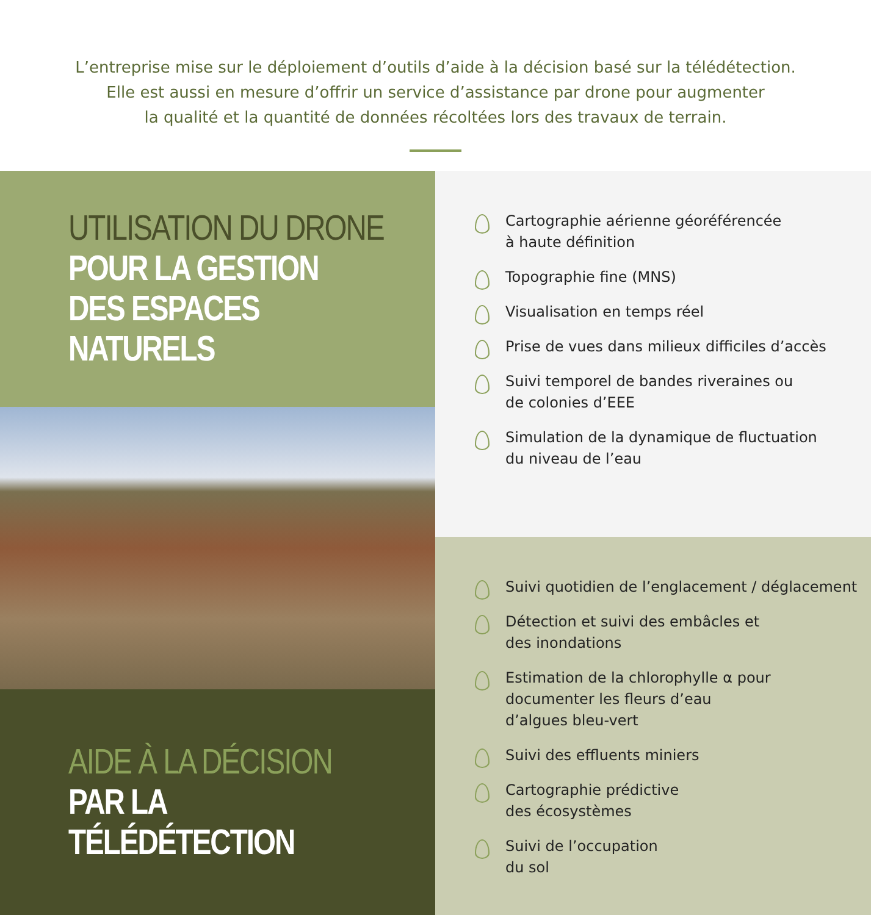L’entreprise mise sur le déploiement d’outils d’aide à la décision basé sur la télédétection.
Elle est aussi en mesure d’offrir un service d’assistance par drone pour augmenter
la qualité et la quantité de données récoltées lors des travaux de terrain.
UTILISATION DU DRONE
POUR LA GESTION
DES ESPACES
NATURELS
AIDE À LA DÉCISION
PAR LA
TÉLÉDÉTECTION
Cartographie aérienne géoréférencée
à haute définition
Topographie fine (MNS)
Visualisation en temps réel
Prise de vues dans milieux difficiles d’accès
Suivi temporel de bandes riveraines ou
de colonies d’EEE
Simulation de la dynamique de fluctuation
du niveau de l’eau
Suivi quotidien de l’englacement / déglacement
Détection et suivi des embâcles et
des inondations
Estimation de la chlorophylle α pour
documenter les fleurs d’eau
d’algues bleu-vert
Suivi des effluents miniers
Cartographie prédictive
des écosystèmes
Suivi de l’occupation
du sol